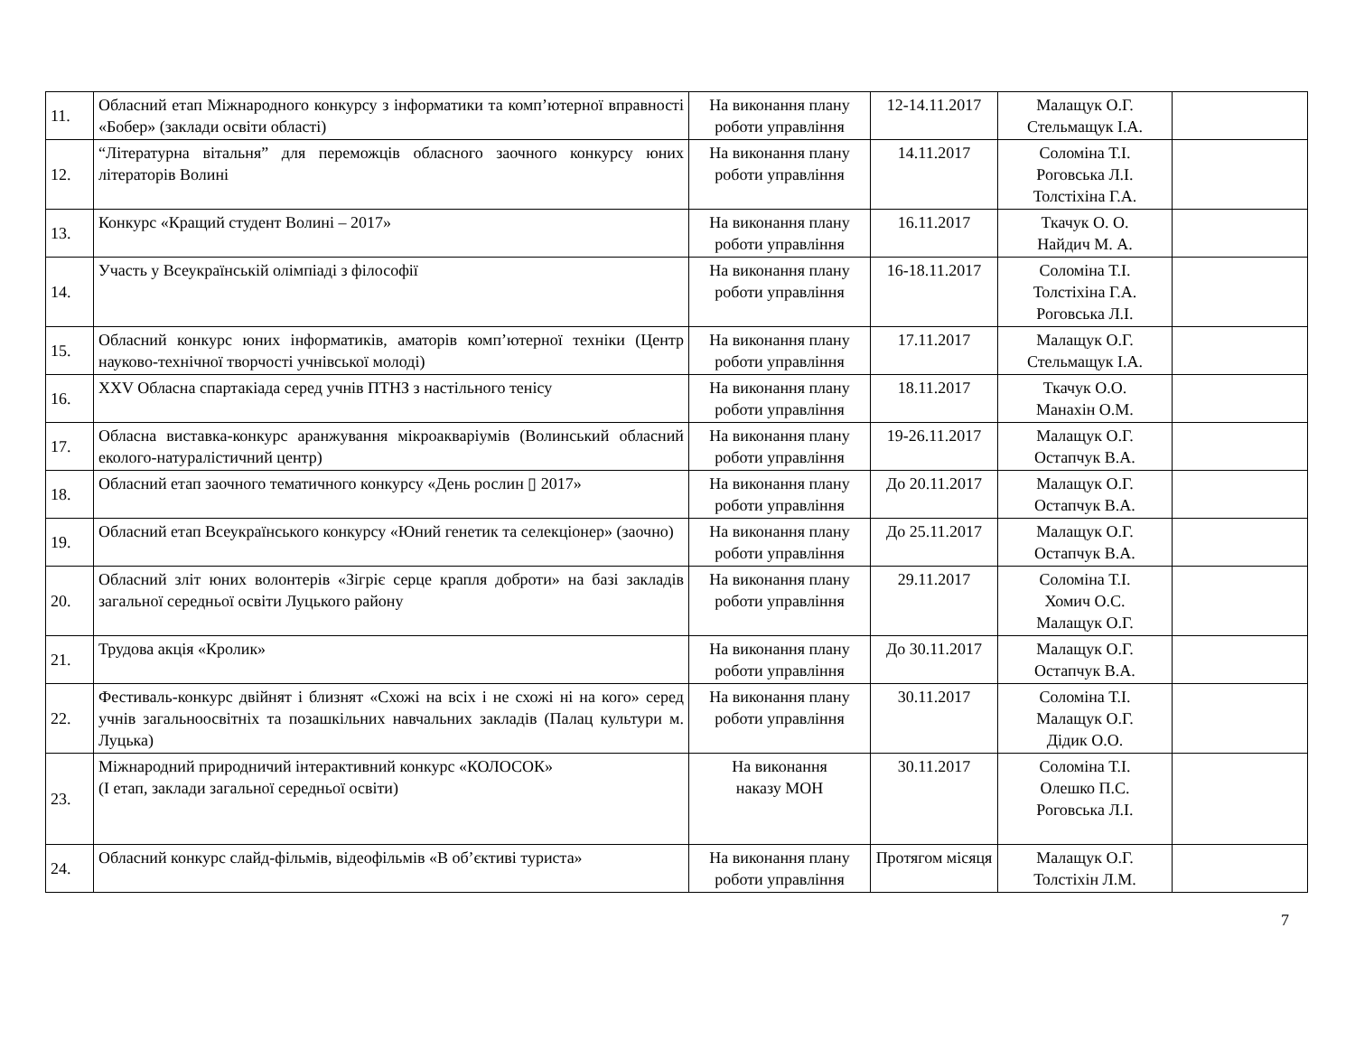| 11. | Обласний етап Міжнародного конкурсу з інформатики та комп’ютерної вправності «Бобер» (заклади освіти області) | На виконання плану роботи управління | 12-14.11.2017 | Малащук О.Г. Стельмащук І.А. | |
| 12. | “Літературна вітальня” для переможців обласного заочного конкурсу юних літераторів Волині | На виконання плану роботи управління | 14.11.2017 | Соломіна Т.І. Роговська Л.І. Толстіхіна Г.А. | |
| 13. | Конкурс «Кращий студент Волині – 2017» | На виконання плану роботи управління | 16.11.2017 | Ткачук О. О. Найдич М. А. | |
| 14. | Участь у Всеукраїнській олімпіаді з філософії | На виконання плану роботи управління | 16-18.11.2017 | Соломіна Т.І. Толстіхіна Г.А. Роговська Л.І. | |
| 15. | Обласний конкурс юних інформатиків, аматорів комп’ютерної техніки (Центр науково-технічної творчості учнівської молоді) | На виконання плану роботи управління | 17.11.2017 | Малащук О.Г. Стельмащук І.А. | |
| 16. | XXV Обласна спартакіада серед учнів ПТНЗ з настільного тенісу | На виконання плану роботи управління | 18.11.2017 | Ткачук О.О. Манахін О.М. | |
| 17. | Обласна виставка-конкурс аранжування мікроакваріумів (Волинський обласний еколого-натуралістичний центр) | На виконання плану роботи управління | 19-26.11.2017 | Малащук О.Г. Остапчук В.А. | |
| 18. | Обласний етап заочного тематичного конкурсу «День рослин ▯ 2017» | На виконання плану роботи управління | До 20.11.2017 | Малащук О.Г. Остапчук В.А. | |
| 19. | Обласний етап Всеукраїнського конкурсу «Юний генетик та селекціонер» (заочно) | На виконання плану роботи управління | До 25.11.2017 | Малащук О.Г. Остапчук В.А. | |
| 20. | Обласний зліт юних волонтерів «Зігріє серце крапля доброти» на базі закладів загальної середньої освіти Луцького району | На виконання плану роботи управління | 29.11.2017 | Соломіна Т.І. Хомич О.С. Малащук О.Г. | |
| 21. | Трудова акція «Кролик» | На виконання плану роботи управління | До 30.11.2017 | Малащук О.Г. Остапчук В.А. | |
| 22. | Фестиваль-конкурс двійнят і близнят «Схожі на всіх і не схожі ні на кого» серед учнів загальноосвітніх та позашкільних навчальних закладів (Палац культури м. Луцька) | На виконання плану роботи управління | 30.11.2017 | Соломіна Т.І. Малащук О.Г. Дідик О.О. | |
| 23. | Міжнародний природничий інтерактивний конкурс «КОЛОСОК» (І етап, заклади загальної середньої освіти) | На виконання наказу МОН | 30.11.2017 | Соломіна Т.І. Олешко П.С. Роговська Л.І. | |
| 24. | Обласний конкурс слайд-фільмів, відеофільмів «В об’єктиві туриста» | На виконання плану роботи управління | Протягом місяця | Малащук О.Г. Толстіхін Л.М. | |
7